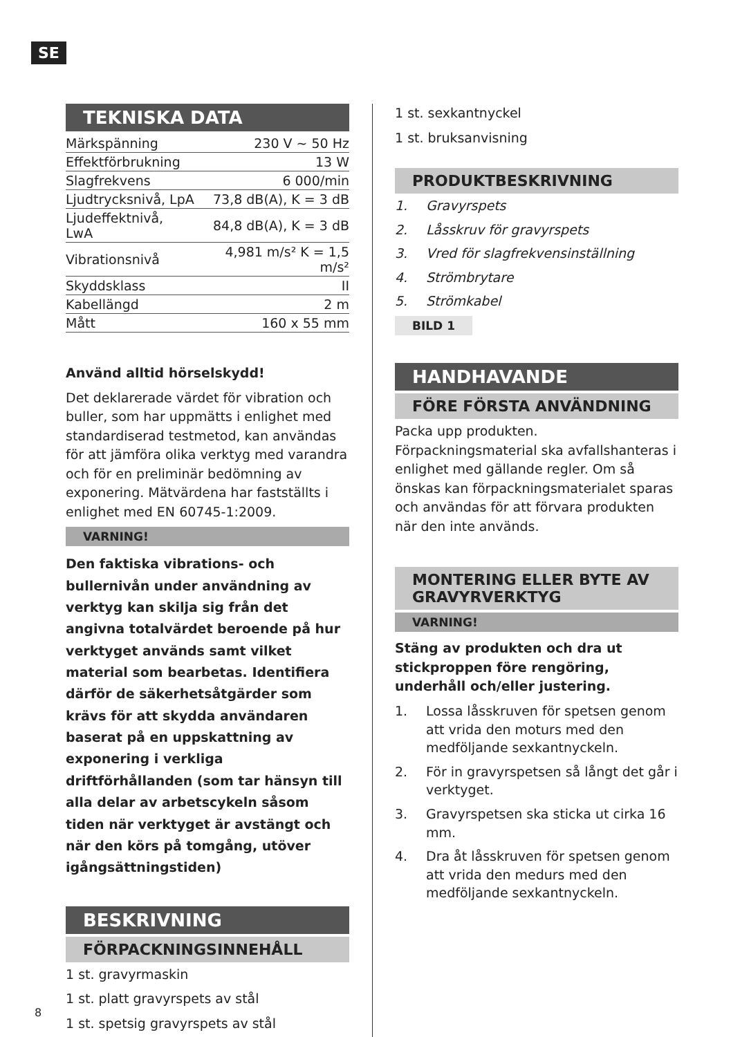SE
TEKNISKA DATA
| Märkspänning | 230 V ~ 50 Hz |
| Effektförbrukning | 13 W |
| Slagfrekvens | 6 000/min |
| Ljudtrycksnivå, LpA | 73,8 dB(A), K = 3 dB |
| Ljudeffektnivå, LwA | 84,8 dB(A), K = 3 dB |
| Vibrationsnivå | 4,981 m/s² K = 1,5 m/s² |
| Skyddsklass | II |
| Kabellängd | 2 m |
| Mått | 160 x 55 mm |
Använd alltid hörselskydd!
Det deklarerade värdet för vibration och buller, som har uppmätts i enlighet med standardiserad testmetod, kan användas för att jämföra olika verktyg med varandra och för en preliminär bedömning av exponering. Mätvärdena har fastställts i enlighet med EN 60745-1:2009.
VARNING!
Den faktiska vibrations- och bullernivån under användning av verktyg kan skilja sig från det angivna totalvärdet beroende på hur verktyget används samt vilket material som bearbetas. Identifiera därför de säkerhetsåtgärder som krävs för att skydda användaren baserat på en uppskattning av exponering i verkliga driftförhållanden (som tar hänsyn till alla delar av arbetscykeln såsom tiden när verktyget är avstängt och när den körs på tomgång, utöver igångsättningstiden)
BESKRIVNING
FÖRPACKNINGSINNEHÅLL
1 st. gravyrmaskin
1 st. platt gravyrspets av stål
1 st. spetsig gravyrspets av stål
1 st. sexkantnyckel
1 st. bruksanvisning
PRODUKTBESKRIVNING
1. Gravyrspets
2. Låsskruv för gravyrspets
3. Vred för slagfrekvensinställning
4. Strömbrytare
5. Strömkabel
BILD 1
HANDHAVANDE
FÖRE FÖRSTA ANVÄNDNING
Packa upp produkten. Förpackningsmaterial ska avfallshanteras i enlighet med gällande regler. Om så önskas kan förpackningsmaterialet sparas och användas för att förvara produkten när den inte används.
MONTERING ELLER BYTE AV GRAVYRVERKTYG
VARNING!
Stäng av produkten och dra ut stickproppen före rengöring, underhåll och/eller justering.
1. Lossa låsskruven för spetsen genom att vrida den moturs med den medföljande sexkantnyckeln.
2. För in gravyrspetsen så långt det går i verktyget.
3. Gravyrspetsen ska sticka ut cirka 16 mm.
4. Dra åt låsskruven för spetsen genom att vrida den medurs med den medföljande sexkantnyckeln.
8